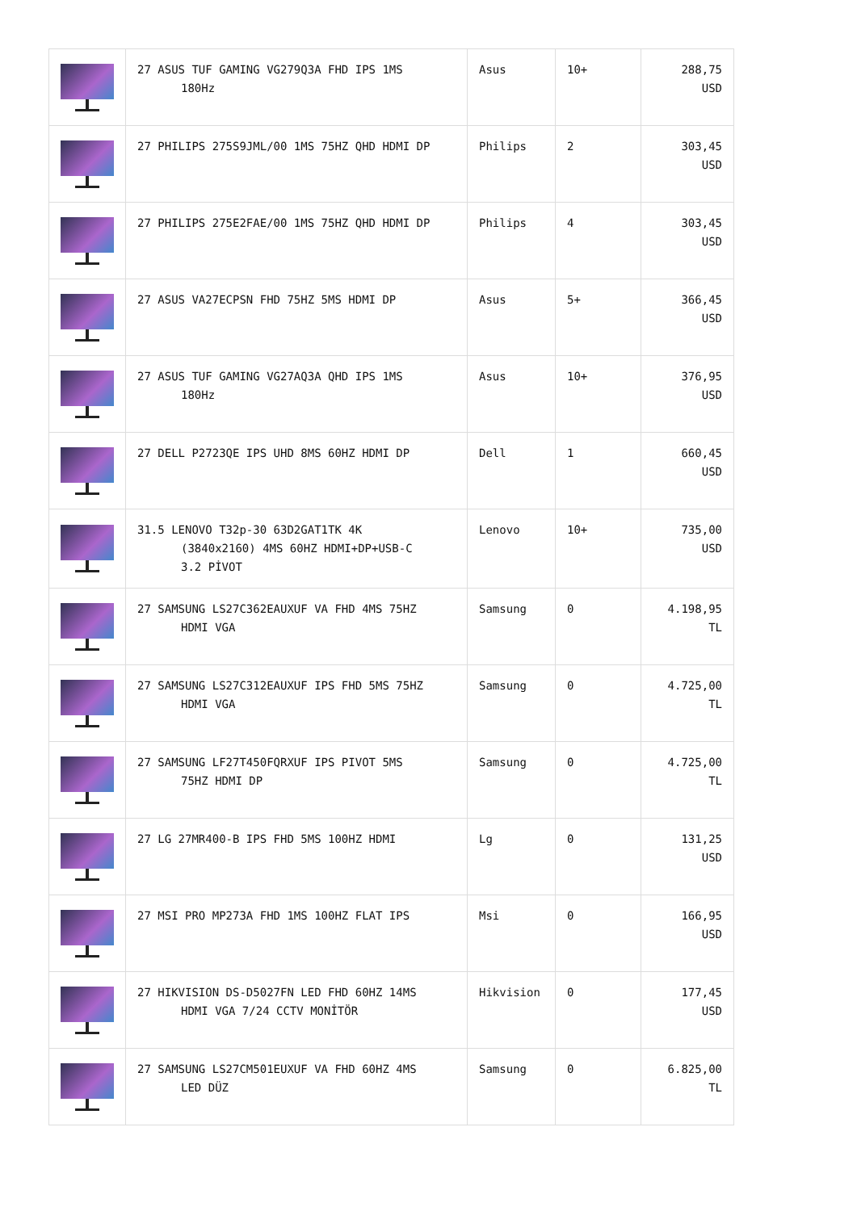| | 27 ASUS TUF GAMING VG279Q3A FHD IPS 1MS 180Hz | Asus | 10+ | 288,75 USD |
| | 27 PHILIPS 275S9JML/00 1MS 75HZ QHD HDMI DP | Philips | 2 | 303,45 USD |
| | 27 PHILIPS 275E2FAE/00 1MS 75HZ QHD HDMI DP | Philips | 4 | 303,45 USD |
| | 27 ASUS VA27ECPSN FHD 75HZ 5MS HDMI DP | Asus | 5+ | 366,45 USD |
| | 27 ASUS TUF GAMING VG27AQ3A QHD IPS 1MS 180Hz | Asus | 10+ | 376,95 USD |
| | 27 DELL P2723QE IPS UHD 8MS 60HZ HDMI DP | Dell | 1 | 660,45 USD |
| | 31.5 LENOVO T32p-30 63D2GAT1TK 4K (3840x2160) 4MS 60HZ HDMI+DP+USB-C 3.2 PİVOT | Lenovo | 10+ | 735,00 USD |
| | 27 SAMSUNG LS27C362EAUXUF VA FHD 4MS 75HZ HDMI VGA | Samsung | 0 | 4.198,95 TL |
| | 27 SAMSUNG LS27C312EAUXUF IPS FHD 5MS 75HZ HDMI VGA | Samsung | 0 | 4.725,00 TL |
| | 27 SAMSUNG LF27T450FQRXUF IPS PIVOT 5MS 75HZ HDMI DP | Samsung | 0 | 4.725,00 TL |
| | 27 LG 27MR400-B IPS FHD 5MS 100HZ HDMI | Lg | 0 | 131,25 USD |
| | 27 MSI PRO MP273A FHD 1MS 100HZ FLAT IPS | Msi | 0 | 166,95 USD |
| | 27 HIKVISION DS-D5027FN LED FHD 60HZ 14MS HDMI VGA 7/24 CCTV MONİTÖR | Hikvision | 0 | 177,45 USD |
| | 27 SAMSUNG LS27CM501EUXUF VA FHD 60HZ 4MS LED DÜZ | Samsung | 0 | 6.825,00 TL |